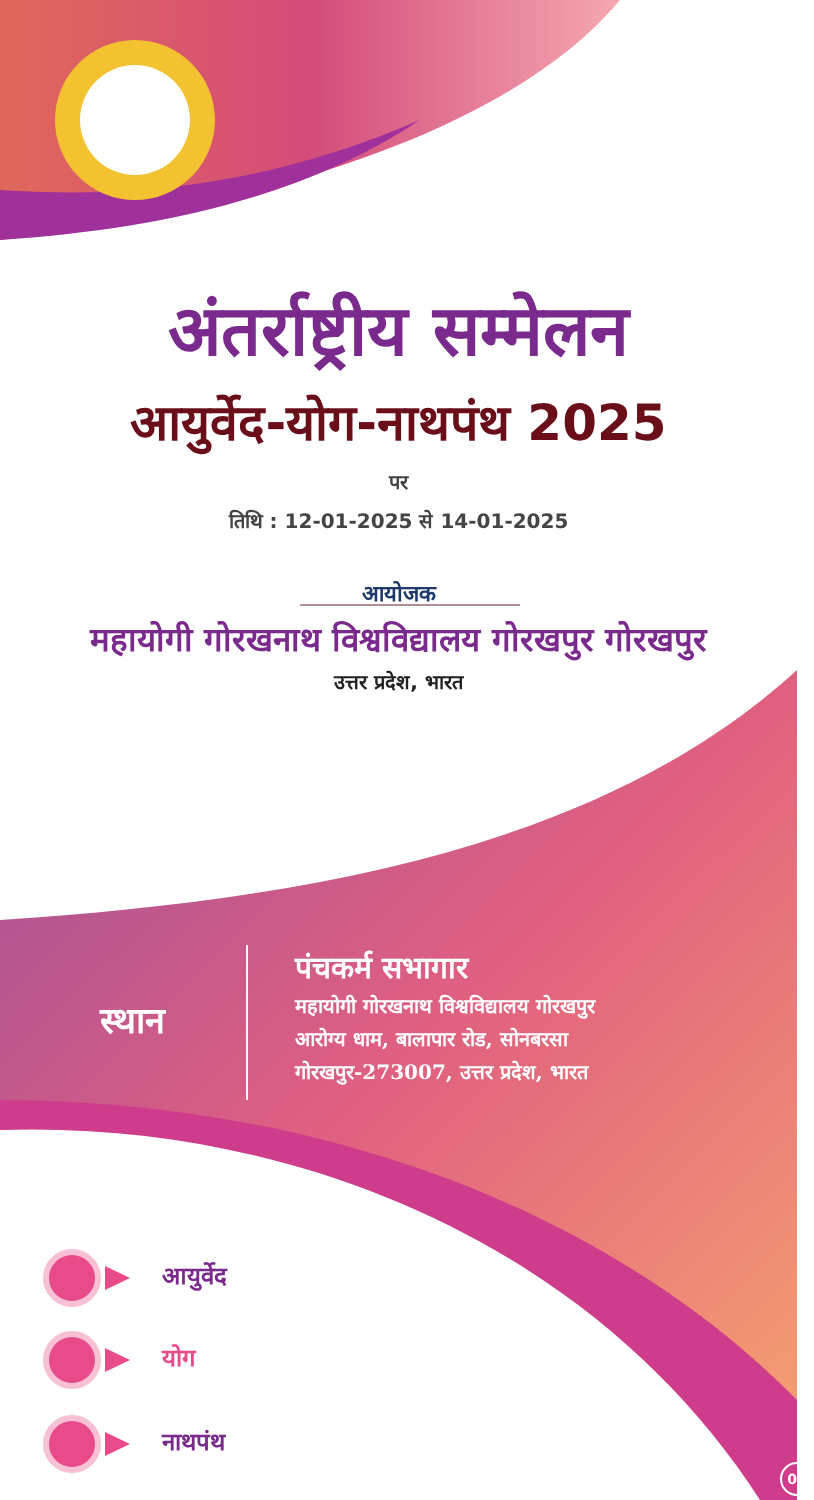अंतर्राष्ट्रीय सम्मेलन
आयुर्वेद-योग-नाथपंथ 2025
पर
तिथि : 12-01-2025 से 14-01-2025
आयोजक
महायोगी गोरखनाथ विश्वविद्यालय गोरखपुर गोरखपुर
उत्तर प्रदेश, भारत
स्थान
पंचकर्म सभागार
महायोगी गोरखनाथ विश्वविद्यालय गोरखपुर
आरोग्य धाम, बालापार रोड, सोनबरसा
गोरखपुर-273007, उत्तर प्रदेश, भारत
आयुर्वेद
योग
नाथपंथ
01